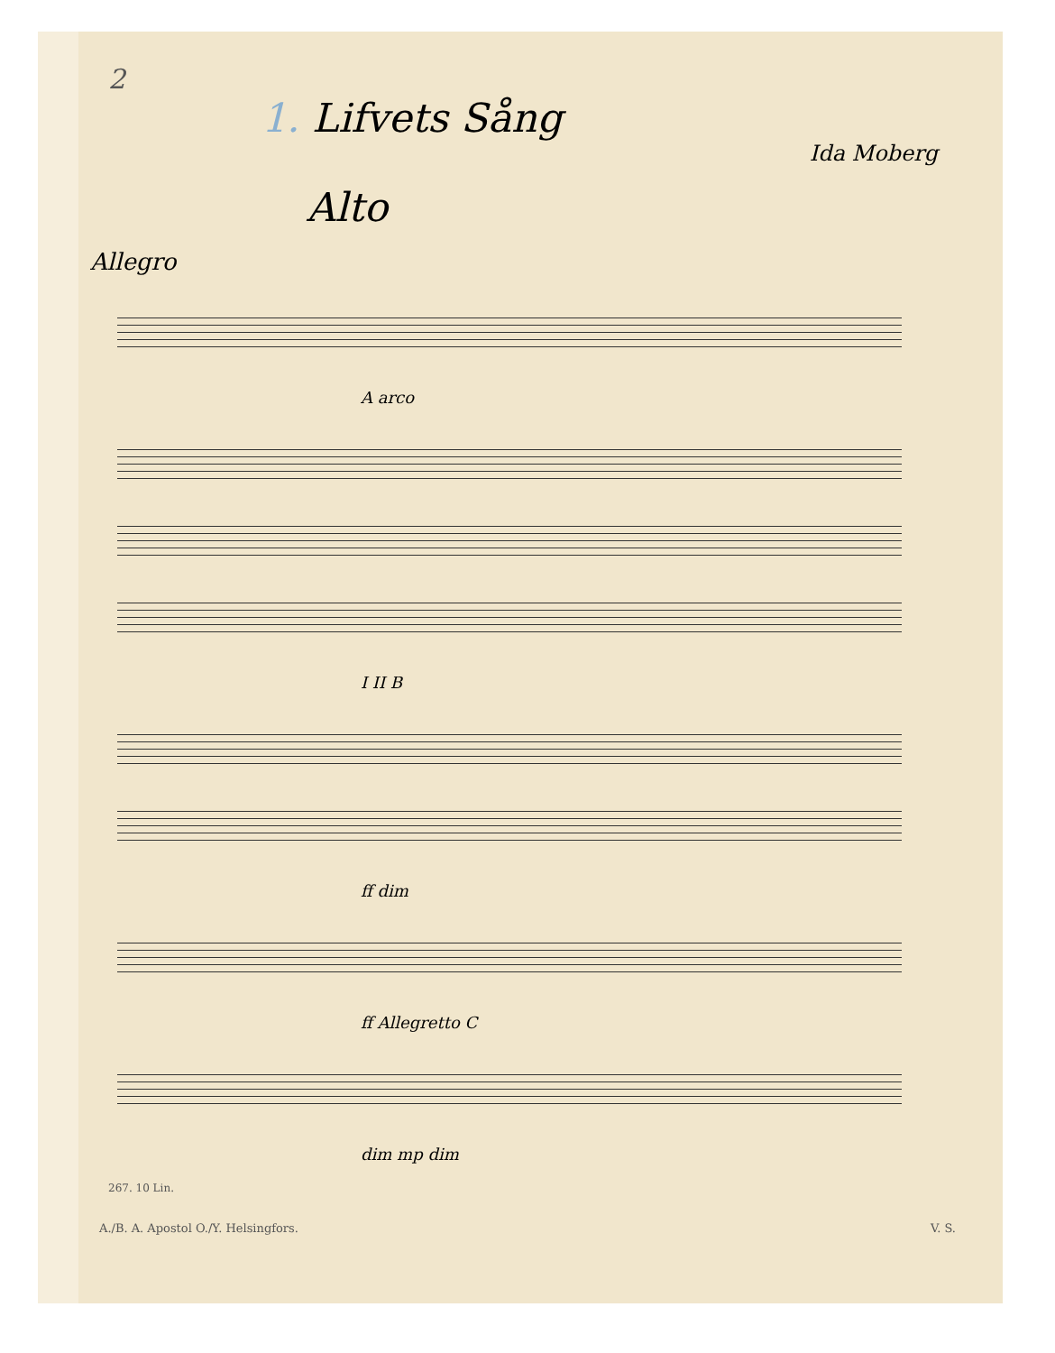2
1. Lifvets Sång
Ida Moberg
Alto
Allegro
A arco
I II B
ff dim
ff Allegretto C
dim mp dim
267. 10 Lin.
A./B. A. Apostol O./Y. Helsingfors. V. S.